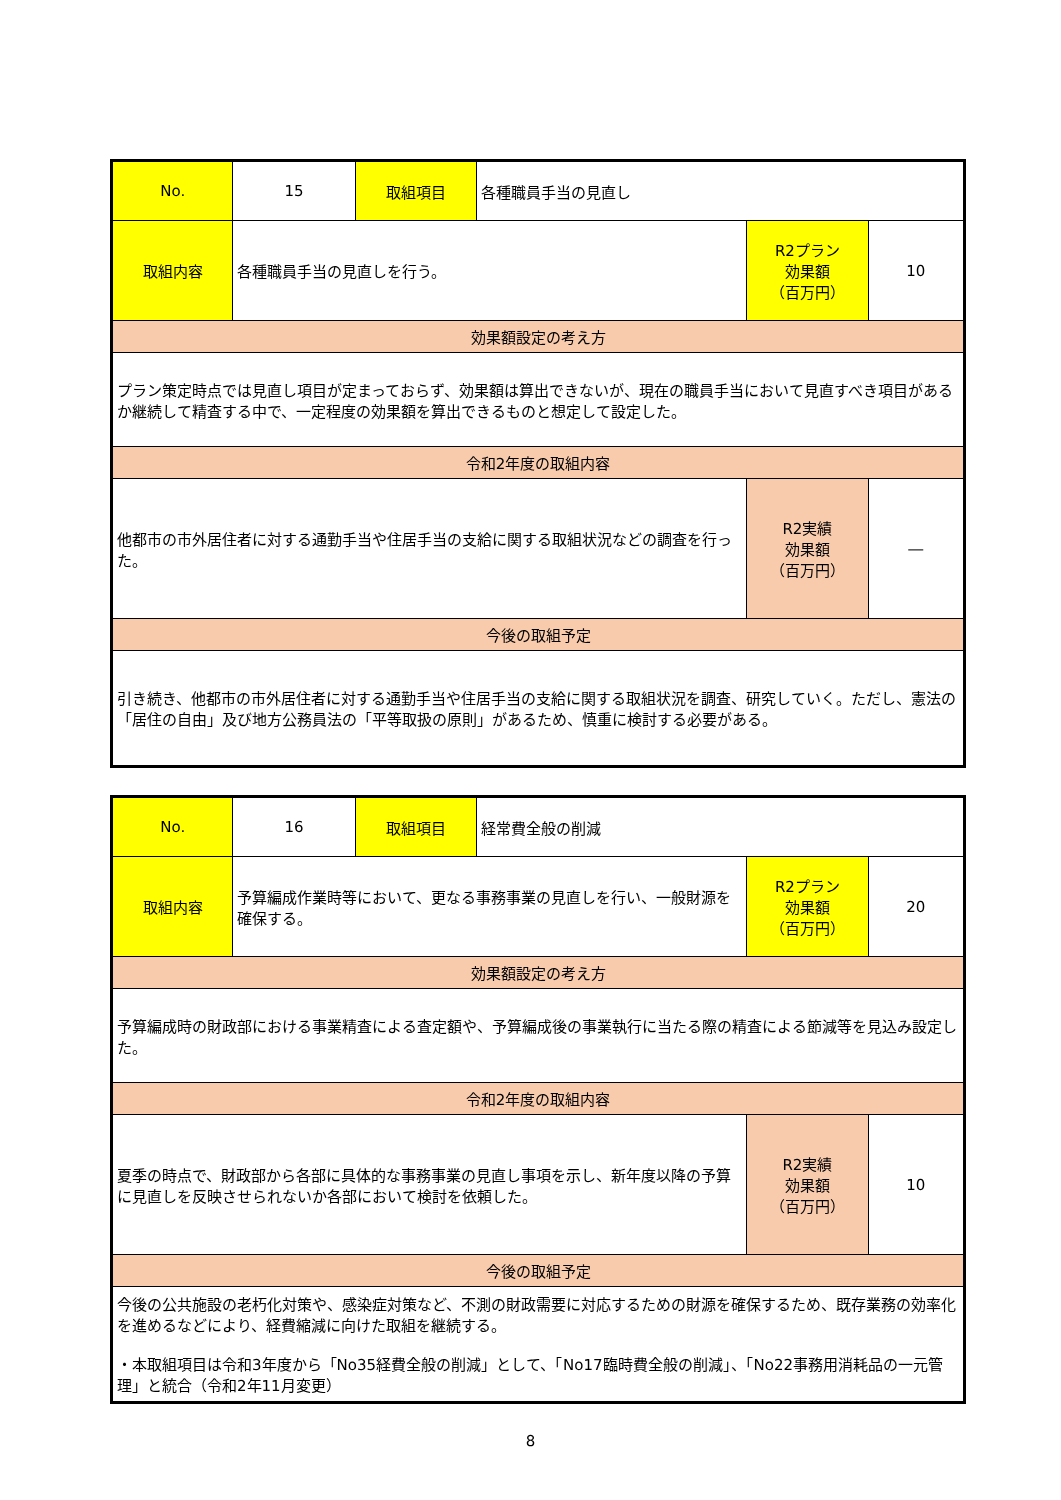| No. | 15 | 取組項目 | 各種職員手当の見直し | | |
| 取組内容 | 各種職員手当の見直しを行う。 | | | R2プラン 効果額 （百万円） | 10 |
| 効果額設定の考え方 | | | | | |
| プラン策定時点では見直し項目が定まっておらず、効果額は算出できないが、現在の職員手当において見直すべき項目があるか継続して精査する中で、一定程度の効果額を算出できるものと想定して設定した。 | | | | | |
| 令和2年度の取組内容 | | | | | |
| 他都市の市外居住者に対する通勤手当や住居手当の支給に関する取組状況などの調査を行った。 | | | | R2実績 効果額 （百万円） | ― |
| 今後の取組予定 | | | | | |
| 引き続き、他都市の市外居住者に対する通勤手当や住居手当の支給に関する取組状況を調査、研究していく。ただし、憲法の「居住の自由」及び地方公務員法の「平等取扱の原則」があるため、慎重に検討する必要がある。 | | | | | |
| No. | 16 | 取組項目 | 経常費全般の削減 | | |
| 取組内容 | 予算編成作業時等において、更なる事務事業の見直しを行い、一般財源を確保する。 | | | R2プラン 効果額 （百万円） | 20 |
| 効果額設定の考え方 | | | | | |
| 予算編成時の財政部における事業精査による査定額や、予算編成後の事業執行に当たる際の精査による節減等を見込み設定した。 | | | | | |
| 令和2年度の取組内容 | | | | | |
| 夏季の時点で、財政部から各部に具体的な事務事業の見直し事項を示し、新年度以降の予算に見直しを反映させられないか各部において検討を依頼した。 | | | | R2実績 効果額 （百万円） | 10 |
| 今後の取組予定 | | | | | |
| 今後の公共施設の老朽化対策や、感染症対策など、不測の財政需要に対応するための財源を確保するため、既存業務の効率化を進めるなどにより、経費縮減に向けた取組を継続する。 ・本取組項目は令和3年度から「No35経費全般の削減」として、「No17臨時費全般の削減」、「No22事務用消耗品の一元管理」と統合（令和2年11月変更） | | | | | |
8